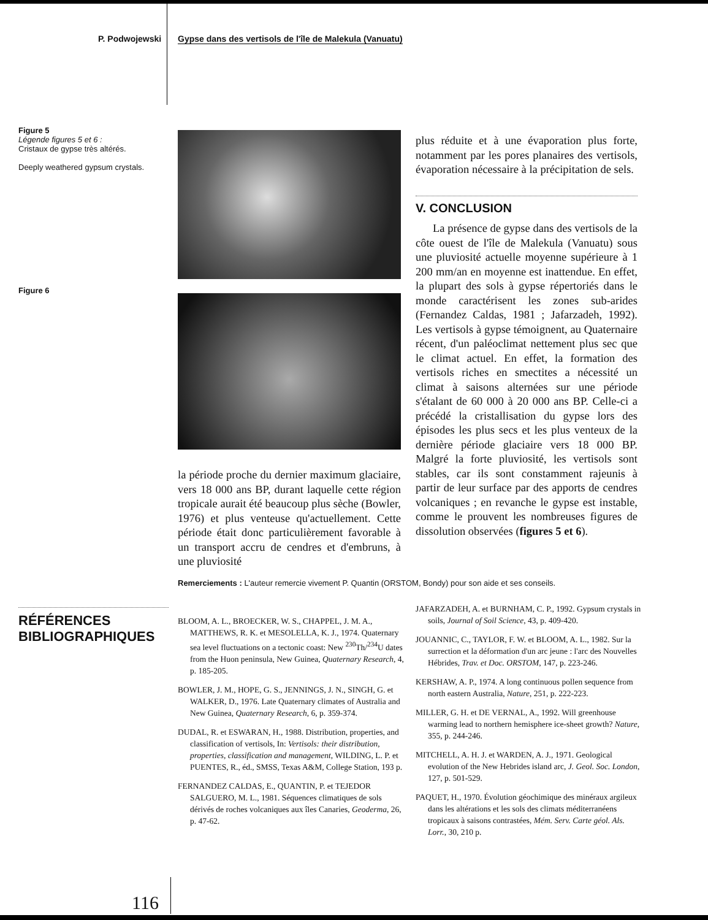P. Podwojewski Gypse dans des vertisols de l'île de Malekula (Vanuatu)
Figure 5
Légende figures 5 et 6 :
Cristaux de gypse très altérés.
Deeply weathered gypsum crystals.
Figure 6
la période proche du dernier maximum glaciaire, vers 18 000 ans BP, durant laquelle cette région tropicale aurait été beaucoup plus sèche (Bowler, 1976) et plus venteuse qu'actuellement. Cette période était donc particulièrement favorable à un transport accru de cendres et d'embruns, à une pluviosité
plus réduite et à une évaporation plus forte, notamment par les pores planaires des vertisols, évaporation nécessaire à la précipitation de sels.
V. CONCLUSION
La présence de gypse dans des vertisols de la côte ouest de l'île de Malekula (Vanuatu) sous une pluviosité actuelle moyenne supérieure à 1 200 mm/an en moyenne est inattendue. En effet, la plupart des sols à gypse répertoriés dans le monde caractérisent les zones sub-arides (Fernandez Caldas, 1981 ; Jafarzadeh, 1992). Les vertisols à gypse témoignent, au Quaternaire récent, d'un paléoclimat nettement plus sec que le climat actuel. En effet, la formation des vertisols riches en smectites a nécessité un climat à saisons alternées sur une période s'étalant de 60 000 à 20 000 ans BP. Celle-ci a précédé la cristallisation du gypse lors des épisodes les plus secs et les plus venteux de la dernière période glaciaire vers 18 000 BP. Malgré la forte pluviosité, les vertisols sont stables, car ils sont constamment rajeunis à partir de leur surface par des apports de cendres volcaniques ; en revanche le gypse est instable, comme le prouvent les nombreuses figures de dissolution observées (figures 5 et 6).
Remerciements : L'auteur remercie vivement P. Quantin (ORSTOM, Bondy) pour son aide et ses conseils.
RÉFÉRENCES
BIBLIOGRAPHIQUES
BLOOM, A. L., BROECKER, W. S., CHAPPEL, J. M. A., MATTHEWS, R. K. et MESOLELLA, K. J., 1974. Quaternary sea level fluctuations on a tectonic coast: New <sup>230</sup>Th/<sup>234</sup>U dates from the Huon peninsula, New Guinea, Quaternary Research, 4, p. 185-205.
BOWLER, J. M., HOPE, G. S., JENNINGS, J. N., SINGH, G. et WALKER, D., 1976. Late Quaternary climates of Australia and New Guinea, Quaternary Research, 6, p. 359-374.
DUDAL, R. et ESWARAN, H., 1988. Distribution, properties, and classification of vertisols, In: Vertisols: their distribution, properties, classification and management, WILDING, L. P. et PUENTES, R., éd., SMSS, Texas A&M, College Station, 193 p.
FERNANDEZ CALDAS, E., QUANTIN, P. et TEJEDOR SALGUERO, M. L., 1981. Séquences climatiques de sols dérivés de roches volcaniques aux îles Canaries, Geoderma, 26, p. 47-62.
JAFARZADEH, A. et BURNHAM, C. P., 1992. Gypsum crystals in soils, Journal of Soil Science, 43, p. 409-420.
JOUANNIC, C., TAYLOR, F. W. et BLOOM, A. L., 1982. Sur la surrection et la déformation d'un arc jeune : l'arc des Nouvelles Hébrides, Trav. et Doc. ORSTOM, 147, p. 223-246.
KERSHAW, A. P., 1974. A long continuous pollen sequence from north eastern Australia, Nature, 251, p. 222-223.
MILLER, G. H. et DE VERNAL, A., 1992. Will greenhouse warming lead to northern hemisphere ice-sheet growth? Nature, 355, p. 244-246.
MITCHELL, A. H. J. et WARDEN, A. J., 1971. Geological evolution of the New Hebrides island arc, J. Geol. Soc. London, 127, p. 501-529.
PAQUET, H., 1970. Évolution géochimique des minéraux argileux dans les altérations et les sols des climats méditerranéens tropicaux à saisons contrastées, Mém. Serv. Carte géol. Als. Lorr., 30, 210 p.
116